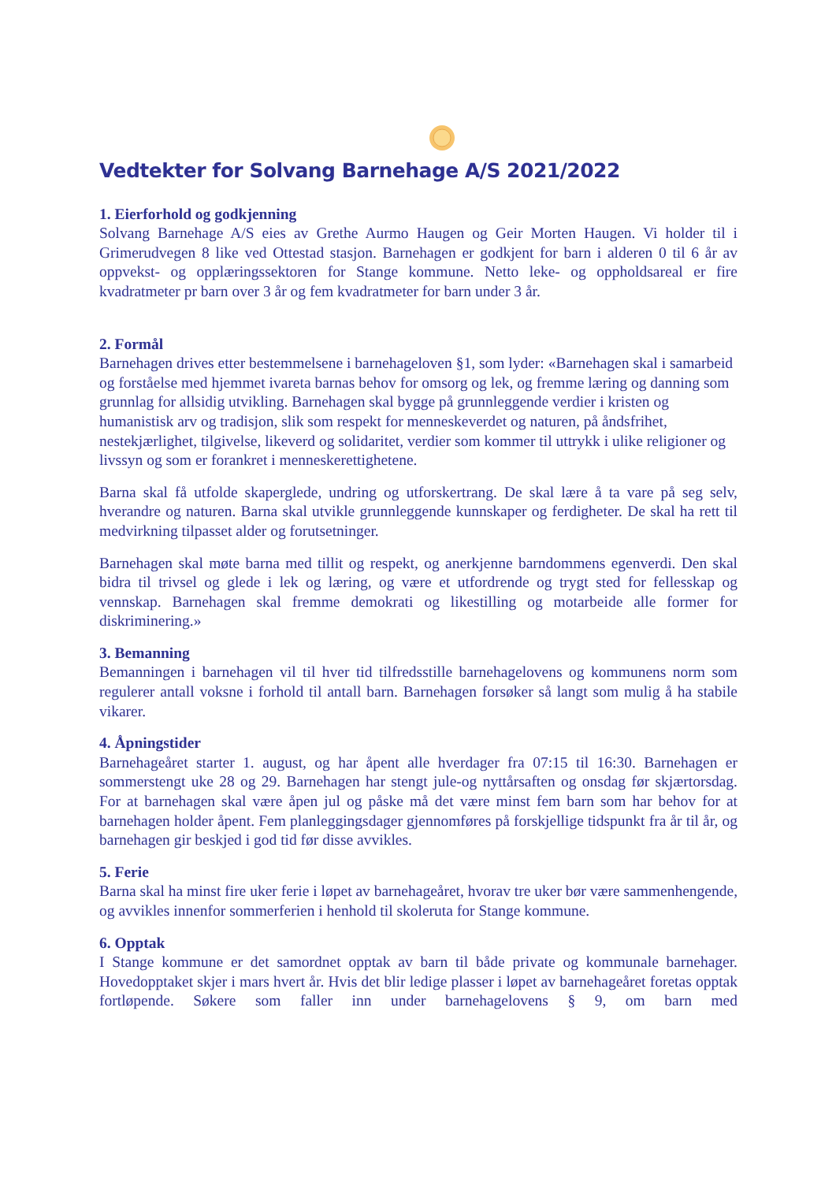Vedtekter for Solvang Barnehage A/S 2021/2022
1. Eierforhold og godkjenning
Solvang Barnehage A/S eies av Grethe Aurmo Haugen og Geir Morten Haugen. Vi holder til i Grimerudvegen 8 like ved Ottestad stasjon. Barnehagen er godkjent for barn i alderen 0 til 6 år av oppvekst- og opplæringssektoren for Stange kommune. Netto leke- og oppholdsareal er fire kvadratmeter pr barn over 3 år og fem kvadratmeter for barn under 3 år.
2. Formål
Barnehagen drives etter bestemmelsene i barnehageloven §1, som lyder: «Barnehagen skal i samarbeid og forståelse med hjemmet ivareta barnas behov for omsorg og lek, og fremme læring og danning som grunnlag for allsidig utvikling. Barnehagen skal bygge på grunnleggende verdier i kristen og humanistisk arv og tradisjon, slik som respekt for menneskeverdet og naturen, på åndsfrihet, nestekjærlighet, tilgivelse, likeverd og solidaritet, verdier som kommer til uttrykk i ulike religioner og livssyn og som er forankret i menneskerettighetene.
Barna skal få utfolde skaperglede, undring og utforskertrang. De skal lære å ta vare på seg selv, hverandre og naturen. Barna skal utvikle grunnleggende kunnskaper og ferdigheter. De skal ha rett til medvirkning tilpasset alder og forutsetninger.
Barnehagen skal møte barna med tillit og respekt, og anerkjenne barndommens egenverdi. Den skal bidra til trivsel og glede i lek og læring, og være et utfordrende og trygt sted for fellesskap og vennskap. Barnehagen skal fremme demokrati og likestilling og motarbeide alle former for diskriminering.»
3. Bemanning
Bemanningen i barnehagen vil til hver tid tilfredsstille barnehagelovens og kommunens norm som regulerer antall voksne i forhold til antall barn. Barnehagen forsøker så langt som mulig å ha stabile vikarer.
4. Åpningstider
Barnehageåret starter 1. august, og har åpent alle hverdager fra 07:15 til 16:30. Barnehagen er sommerstengt uke 28 og 29. Barnehagen har stengt jule-og nyttårsaften og onsdag før skjærtorsdag. For at barnehagen skal være åpen jul og påske må det være minst fem barn som har behov for at barnehagen holder åpent. Fem planleggingsdager gjennomføres på forskjellige tidspunkt fra år til år, og barnehagen gir beskjed i god tid før disse avvikles.
5. Ferie
Barna skal ha minst fire uker ferie i løpet av barnehageåret, hvorav tre uker bør være sammenhengende, og avvikles innenfor sommerferien i henhold til skoleruta for Stange kommune.
6. Opptak
I Stange kommune er det samordnet opptak av barn til både private og kommunale barnehager. Hovedopptaket skjer i mars hvert år. Hvis det blir ledige plasser i løpet av barnehageåret foretas opptak fortløpende. Søkere som faller inn under barnehagelovens § 9, om barn med